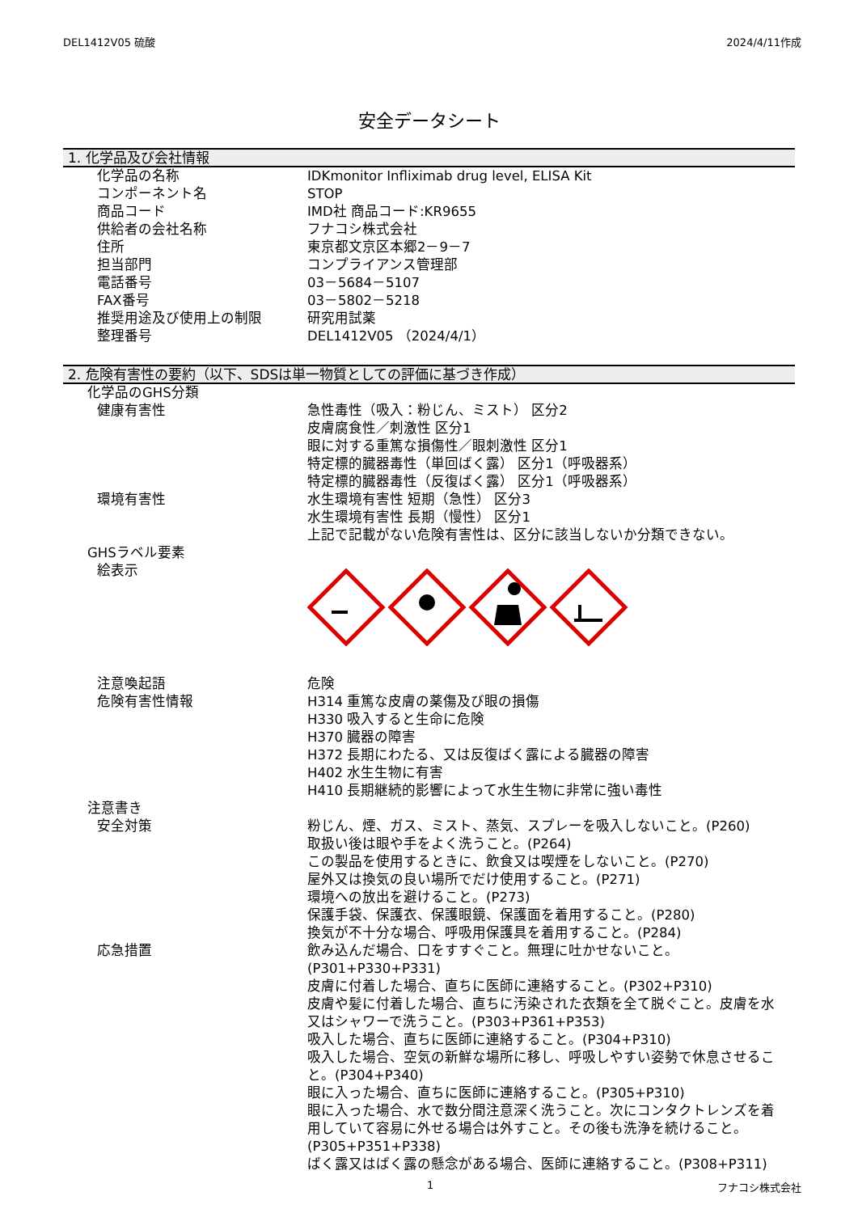DEL1412V05 硫酸 2024/4/11作成
安全データシート
1. 化学品及び会社情報
| 化学品の名称 | IDKmonitor Infliximab drug level, ELISA Kit |
| コンポーネント名 | STOP |
| 商品コード | IMD社 商品コード:KR9655 |
| 供給者の会社名称 | フナコシ株式会社 |
| 住所 | 東京都文京区本郷2－9－7 |
| 担当部門 | コンプライアンス管理部 |
| 電話番号 | 03－5684－5107 |
| FAX番号 | 03－5802－5218 |
| 推奨用途及び使用上の制限 | 研究用試薬 |
| 整理番号 | DEL1412V05 （2024/4/1） |
2. 危険有害性の要約（以下、SDSは単一物質としての評価に基づき作成）
| 化学品のGHS分類 | |
| 健康有害性 | 急性毒性（吸入：粉じん、ミスト） 区分2 皮膚腐食性／刺激性 区分1 眼に対する重篤な損傷性／眼刺激性 区分1 特定標的臓器毒性（単回ばく露） 区分1（呼吸器系） 特定標的臓器毒性（反復ばく露） 区分1（呼吸器系） |
| 環境有害性 | 水生環境有害性 短期（急性） 区分3 水生環境有害性 長期（慢性） 区分1 上記で記載がない危険有害性は、区分に該当しないか分類できない。 |
| GHSラベル要素 | |
| 絵表示 | |
| 注意喚起語 | 危険 |
| 危険有害性情報 | H314 重篤な皮膚の薬傷及び眼の損傷 H330 吸入すると生命に危険 H370 臓器の障害 H372 長期にわたる、又は反復ばく露による臓器の障害 H402 水生生物に有害 H410 長期継続的影響によって水生生物に非常に強い毒性 |
| 注意書き | |
| 安全対策 | 粉じん、煙、ガス、ミスト、蒸気、スプレーを吸入しないこと。(P260) 取扱い後は眼や手をよく洗うこと。(P264) この製品を使用するときに、飲食又は喫煙をしないこと。(P270) 屋外又は換気の良い場所でだけ使用すること。(P271) 環境への放出を避けること。(P273) 保護手袋、保護衣、保護眼鏡、保護面を着用すること。(P280) 換気が不十分な場合、呼吸用保護具を着用すること。(P284) |
| 応急措置 | 飲み込んだ場合、口をすすぐこと。無理に吐かせないこと。 (P301+P330+P331) 皮膚に付着した場合、直ちに医師に連絡すること。(P302+P310) 皮膚や髪に付着した場合、直ちに汚染された衣類を全て脱ぐこと。皮膚を水又はシャワーで洗うこと。(P303+P361+P353) 吸入した場合、直ちに医師に連絡すること。(P304+P310) 吸入した場合、空気の新鮮な場所に移し、呼吸しやすい姿勢で休息させること。(P304+P340) 眼に入った場合、直ちに医師に連絡すること。(P305+P310) 眼に入った場合、水で数分間注意深く洗うこと。次にコンタクトレンズを着用していて容易に外せる場合は外すこと。その後も洗浄を続けること。(P305+P351+P338) ばく露又はばく露の懸念がある場合、医師に連絡すること。(P308+P311) |
1 フナコシ株式会社